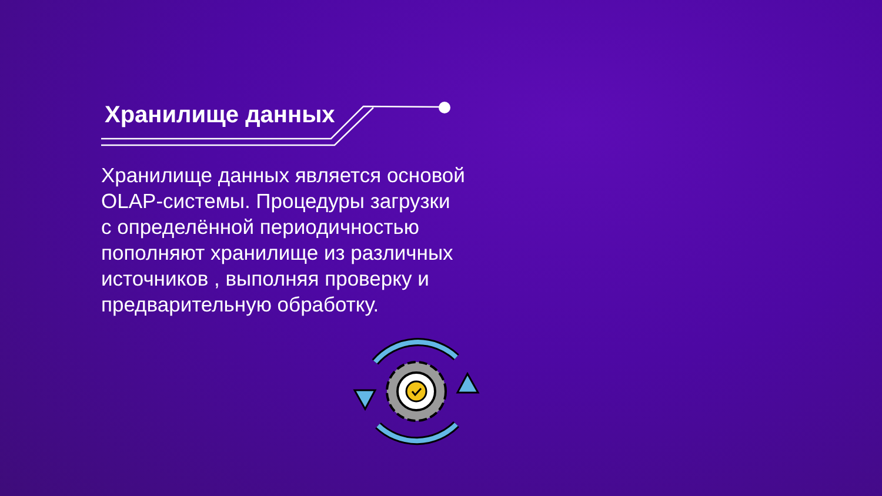Хранилище данных
Хранилище данных является основой OLAP-системы. Процедуры загрузки с определённой периодичностью пополняют хранилище из различных источников , выполняя проверку и предварительную обработку.